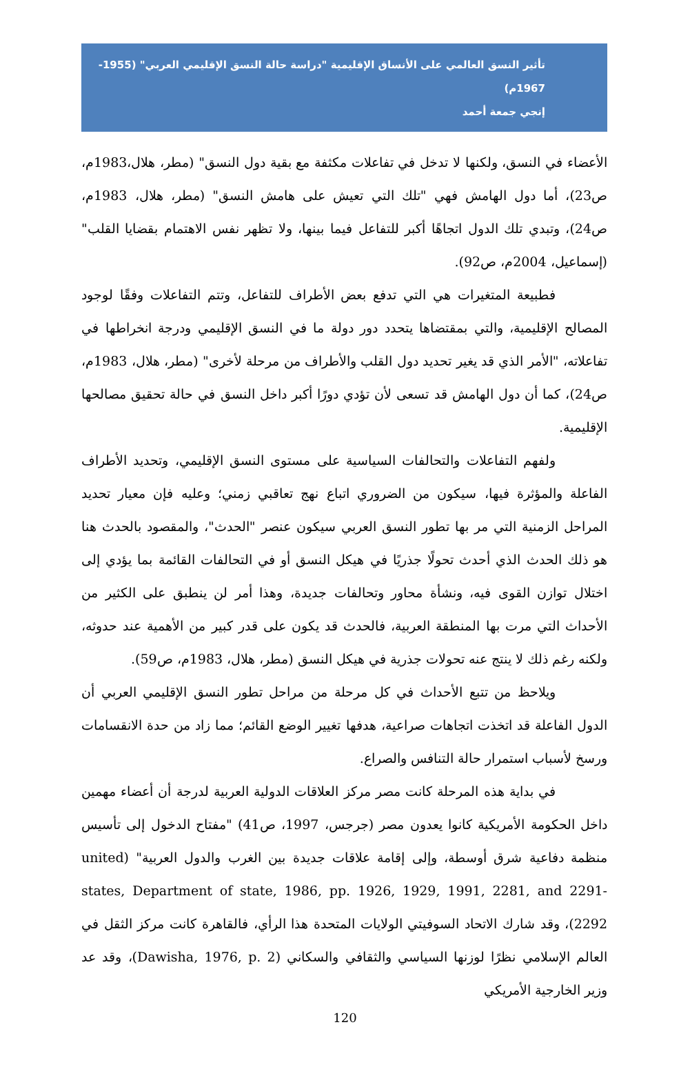تأثير النسق العالمي على الأنساق الإقليمية "دراسة حالة النسق الإقليمي العربي" (1955-1967م)
إنجي جمعة أحمد
الأعضاء في النسق، ولكنها لا تدخل في تفاعلات مكثفة مع بقية دول النسق" (مطر، هلال،1983م، ص23)، أما دول الهامش فهي "تلك التي تعيش على هامش النسق" (مطر، هلال، 1983م، ص24)، وتبدي تلك الدول اتجاهًا أكبر للتفاعل فيما بينها، ولا تظهر نفس الاهتمام بقضايا القلب" (إسماعيل، 2004م، ص92).
فطبيعة المتغيرات هي التي تدفع بعض الأطراف للتفاعل، وتتم التفاعلات وفقًا لوجود المصالح الإقليمية، والتي بمقتضاها يتحدد دور دولة ما في النسق الإقليمي ودرجة انخراطها في تفاعلاته، "الأمر الذي قد يغير تحديد دول القلب والأطراف من مرحلة لأخرى" (مطر، هلال، 1983م، ص24)، كما أن دول الهامش قد تسعى لأن تؤدي دورًا أكبر داخل النسق في حالة تحقيق مصالحها الإقليمية.
ولفهم التفاعلات والتحالفات السياسية على مستوى النسق الإقليمي، وتحديد الأطراف الفاعلة والمؤثرة فيها، سيكون من الضروري اتباع نهج تعاقبي زمني؛ وعليه فإن معيار تحديد المراحل الزمنية التي مر بها تطور النسق العربي سيكون عنصر "الحدث"، والمقصود بالحدث هنا هو ذلك الحدث الذي أحدث تحولًا جذريًا في هيكل النسق أو في التحالفات القائمة بما يؤدي إلى اختلال توازن القوى فيه، ونشأة محاور وتحالفات جديدة، وهذا أمر لن ينطبق على الكثير من الأحداث التي مرت بها المنطقة العربية، فالحدث قد يكون على قدر كبير من الأهمية عند حدوثه، ولكنه رغم ذلك لا ينتج عنه تحولات جذرية في هيكل النسق (مطر، هلال، 1983م، ص59).
ويلاحظ من تتبع الأحداث في كل مرحلة من مراحل تطور النسق الإقليمي العربي أن الدول الفاعلة قد اتخذت اتجاهات صراعية، هدفها تغيير الوضع القائم؛ مما زاد من حدة الانقسامات ورسخ لأسباب استمرار حالة التنافس والصراع.
في بداية هذه المرحلة كانت مصر مركز العلاقات الدولية العربية لدرجة أن أعضاء مهمين داخل الحكومة الأمريكية كانوا يعدون مصر (جرجس، 1997، ص41) "مفتاح الدخول إلى تأسيس منظمة دفاعية شرق أوسطة، وإلى إقامة علاقات جديدة بين الغرب والدول العربية" (united states, Department of state, 1986, pp. 1926, 1929, 1991, 2281, and 2291-2292)، وقد شارك الاتحاد السوفيتي الولايات المتحدة هذا الرأي، فالقاهرة كانت مركز الثقل في العالم الإسلامي نظرًا لوزنها السياسي والثقافي والسكاني (Dawisha, 1976, p. 2)، وقد عد وزير الخارجية الأمريكي
120